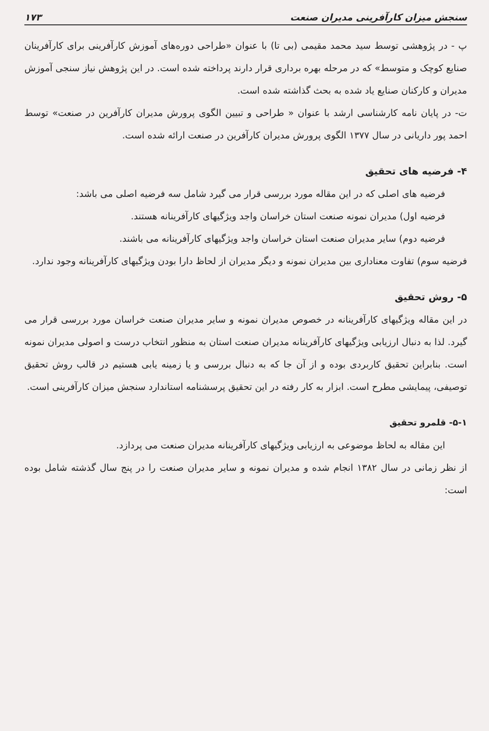سنجش میزان کارآفرینی مدیران صنعت ۱۷۳
پ - در پژوهشی توسط سید محمد مقیمی (بی تا) با عنوان «طراحی دوره‌های آموزش کارآفرینی برای کارآفرینان صنایع کوچک و متوسط» که در مرحله بهره برداری قرار دارند پرداخته شده است. در این پژوهش نیاز سنجی آموزش مدیران و کارکنان صنایع یاد شده به بحث گذاشته شده است.
ت- در پایان نامه کارشناسی ارشد با عنوان « طراحی و تبیین الگوی پرورش مدیران کارآفرین در صنعت» توسط احمد پور داریانی در سال ۱۳۷۷ الگوی پرورش مدیران کارآفرین در صنعت ارائه شده است.
۴- فرضیه های تحقیق
فرضیه های اصلی که در این مقاله مورد بررسی قرار می گیرد شامل سه فرضیه اصلی می باشد:
فرضیه اول) مدیران نمونه صنعت استان خراسان واجد ویژگیهای کارآفرینانه هستند.
فرضیه دوم) سایر مدیران صنعت استان خراسان واجد ویژگیهای کارآفرینانه می باشند.
فرضیه سوم) تفاوت معناداری بین مدیران نمونه و دیگر مدیران از لحاظ دارا بودن ویژگیهای کارآفرینانه وجود ندارد.
۵- روش تحقیق
در این مقاله ویژگیهای کارآفرینانه در خصوص مدیران نمونه و سایر مدیران صنعت خراسان مورد بررسی قرار می گیرد. لذا به دنبال ارزیابی ویژگیهای کارآفرینانه مدیران صنعت استان به منظور انتخاب درست و اصولی مدیران نمونه است. بنابراین تحقیق کاربردی بوده و از آن جا که به دنبال بررسی و یا زمینه یابی هستیم در قالب روش تحقیق توصیفی، پیمایشی مطرح است. ابزار به کار رفته در این تحقیق پرسشنامه استاندارد سنجش میزان کارآفرینی است.
۵-۱- قلمرو تحقیق
این مقاله به لحاظ موضوعی به ارزیابی ویژگیهای کارآفرینانه مدیران صنعت می پردازد.
از نظر زمانی در سال ۱۳۸۲ انجام شده و مدیران نمونه و سایر مدیران صنعت را در پنج سال گذشته شامل بوده است: